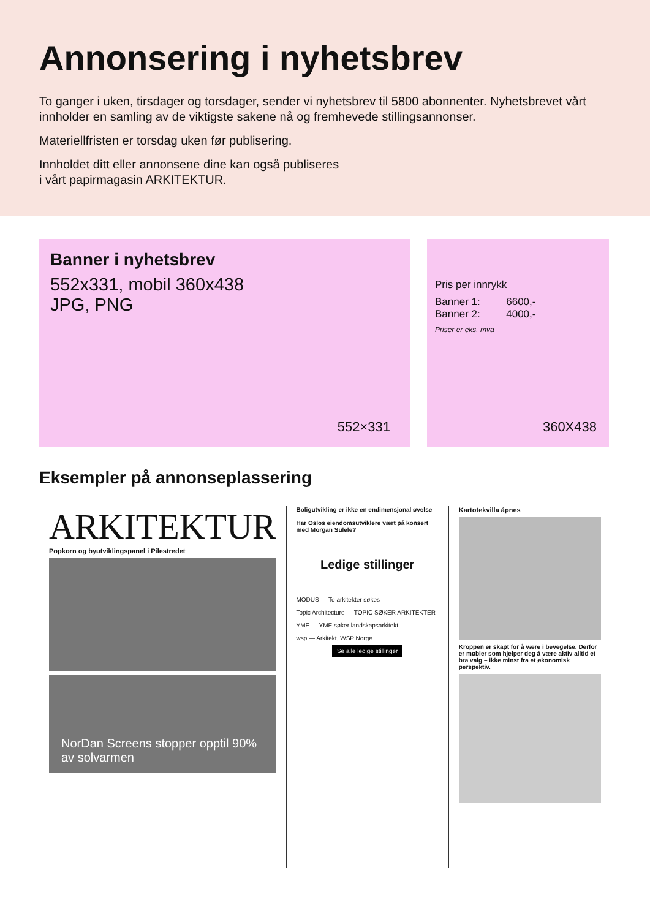Annonsering i nyhetsbrev
To ganger i uken, tirsdager og torsdager, sender vi nyhetsbrev til 5800 abonnenter. Nyhetsbrevet vårt innholder en samling av de viktigste sakene nå og fremhevede stillingsannonser.
Materiellfristen er torsdag uken før publisering.
Innholdet ditt eller annonsene dine kan også publiseres
i vårt papirmagasin ARKITEKTUR.
Banner i nyhetsbrev
552x331, mobil 360x438
JPG, PNG
552×331
Pris per innrykk
Banner 1: 6600,-
Banner 2: 4000,-
Priser er eks. mva
360X438
Eksempler på annonseplassering
ARKITEKTUR
Popkorn og byutviklingspanel i Pilestredet
NorDan Screens stopper opptil 90% av solvarmen
Boligutvikling er ikke en endimensjonal øvelse
Har Oslos eiendomsutviklere vært på konsert med Morgan Sulele?
Ledige stillinger
MODUS — To arkitekter søkes
Topic Architecture — TOPIC SØKER ARKITEKTER
YME — YME søker landskapsarkitekt
wsp — Arkitekt, WSP Norge
Se alle ledige stillinger
Kartotekvilla åpnes
Kroppen er skapt for å være i bevegelse. Derfor er møbler som hjelper deg å være aktiv alltid et bra valg – ikke minst fra et økonomisk perspektiv.